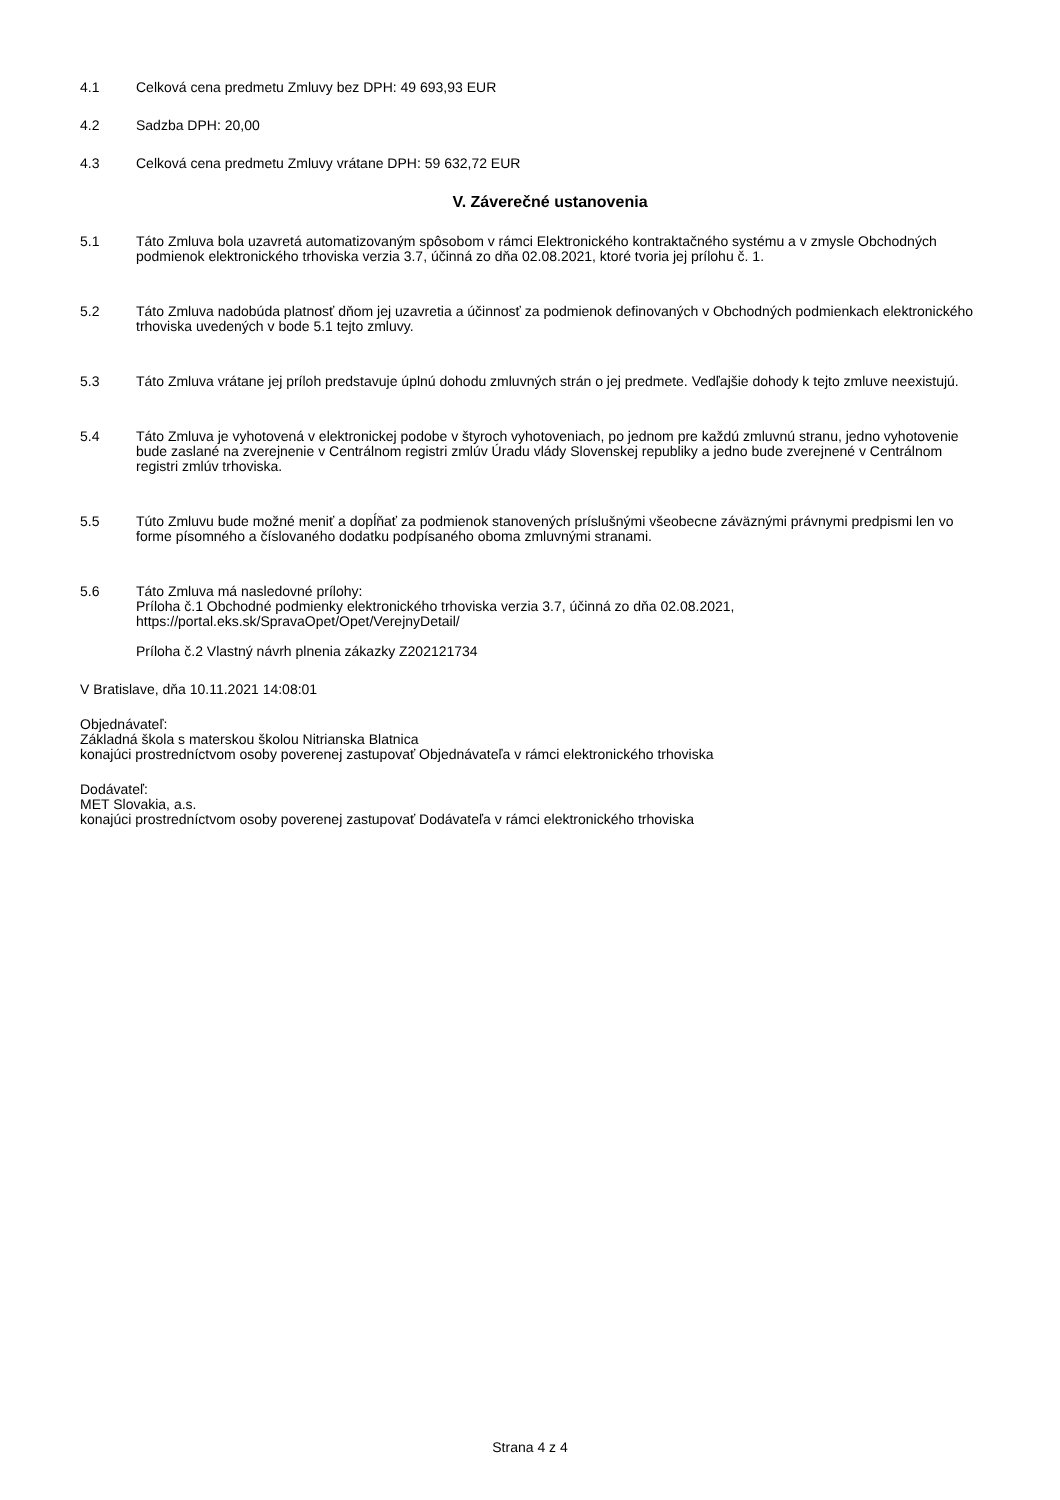4.1 Celková cena predmetu Zmluvy bez DPH: 49 693,93 EUR
4.2 Sadzba DPH: 20,00
4.3 Celková cena predmetu Zmluvy vrátane DPH: 59 632,72 EUR
V. Záverečné ustanovenia
5.1 Táto Zmluva bola uzavretá automatizovaným spôsobom v rámci Elektronického kontraktačného systému a v zmysle Obchodných podmienok elektronického trhoviska verzia 3.7, účinná zo dňa 02.08.2021, ktoré tvoria jej prílohu č. 1.
5.2 Táto Zmluva nadobúda platnosť dňom jej uzavretia a účinnosť za podmienok definovaných v Obchodných podmienkach elektronického trhoviska uvedených v bode 5.1 tejto zmluvy.
5.3 Táto Zmluva vrátane jej príloh predstavuje úplnú dohodu zmluvných strán o jej predmete. Vedľajšie dohody k tejto zmluve neexistujú.
5.4 Táto Zmluva je vyhotovená v elektronickej podobe v štyroch vyhotoveniach, po jednom pre každú zmluvnú stranu, jedno vyhotovenie bude zaslané na zverejnenie v Centrálnom registri zmlúv Úradu vlády Slovenskej republiky a jedno bude zverejnené v Centrálnom registri zmlúv trhoviska.
5.5 Túto Zmluvu bude možné meniť a dopĺňať za podmienok stanovených príslušnými všeobecne záväznými právnymi predpismi len vo forme písomného a číslovaného dodatku podpísaného oboma zmluvnými stranami.
5.6 Táto Zmluva má nasledovné prílohy:
Príloha č.1 Obchodné podmienky elektronického trhoviska verzia 3.7, účinná zo dňa 02.08.2021, https://portal.eks.sk/SpravaOpet/Opet/VerejnyDetail/
Príloha č.2 Vlastný návrh plnenia zákazky Z202121734
V Bratislave, dňa 10.11.2021 14:08:01
Objednávateľ:
Základná škola s materskou školou Nitrianska Blatnica
konajúci prostredníctvom osoby poverenej zastupovať Objednávateľa v rámci elektronického trhoviska
Dodávateľ:
MET Slovakia, a.s.
konajúci prostredníctvom osoby poverenej zastupovať Dodávateľa v rámci elektronického trhoviska
Strana 4 z 4